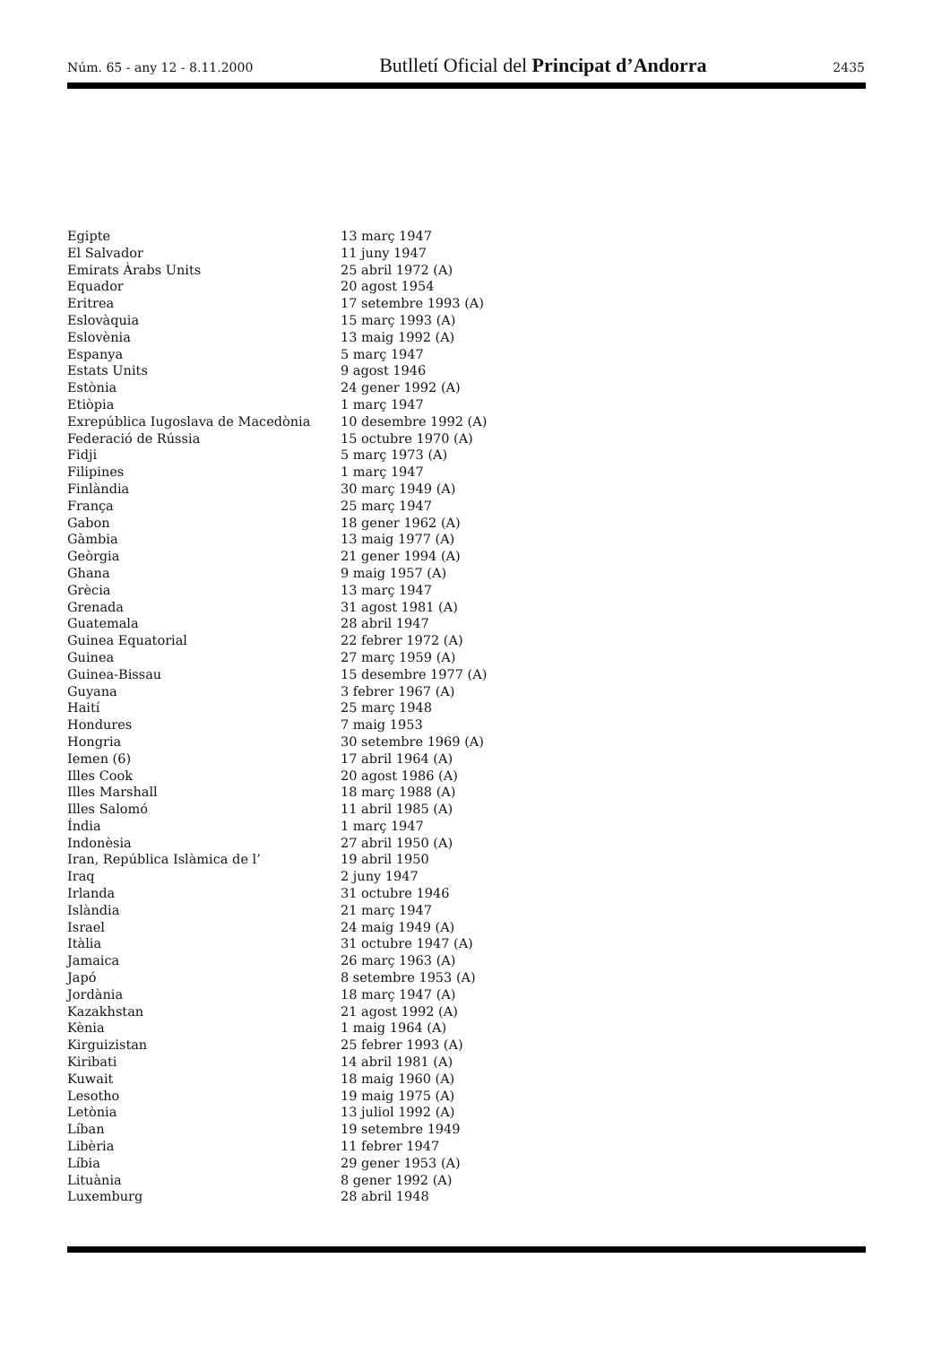Núm. 65 - any 12 - 8.11.2000 Butlletí Oficial del Principat d’Andorra 2435
| Egipte | 13 març 1947 |
| El Salvador | 11 juny 1947 |
| Emirats Àrabs Units | 25 abril 1972 (A) |
| Equador | 20 agost 1954 |
| Eritrea | 17 setembre 1993 (A) |
| Eslovàquia | 15 març 1993 (A) |
| Eslovènia | 13 maig 1992 (A) |
| Espanya | 5 març 1947 |
| Estats Units | 9 agost 1946 |
| Estònia | 24 gener 1992 (A) |
| Etiòpia | 1 març 1947 |
| Exrepública Iugoslava de Macedònia | 10 desembre 1992 (A) |
| Federació de Rússia | 15 octubre 1970 (A) |
| Fidji | 5 març 1973 (A) |
| Filipines | 1 març 1947 |
| Finlàndia | 30 març 1949 (A) |
| França | 25 març 1947 |
| Gabon | 18 gener 1962 (A) |
| Gàmbia | 13 maig 1977 (A) |
| Geòrgia | 21 gener 1994 (A) |
| Ghana | 9 maig 1957 (A) |
| Grècia | 13 març 1947 |
| Grenada | 31 agost 1981 (A) |
| Guatemala | 28 abril 1947 |
| Guinea Equatorial | 22 febrer 1972 (A) |
| Guinea | 27 març 1959 (A) |
| Guinea-Bissau | 15 desembre 1977 (A) |
| Guyana | 3 febrer 1967 (A) |
| Haití | 25 març 1948 |
| Hondures | 7 maig 1953 |
| Hongria | 30 setembre 1969 (A) |
| Iemen (6) | 17 abril 1964 (A) |
| Illes Cook | 20 agost 1986 (A) |
| Illes Marshall | 18 març 1988 (A) |
| Illes Salomó | 11 abril 1985 (A) |
| Índia | 1 març 1947 |
| Indonèsia | 27 abril 1950 (A) |
| Iran, República Islàmica de l’ | 19 abril 1950 |
| Iraq | 2 juny 1947 |
| Irlanda | 31 octubre 1946 |
| Islàndia | 21 març 1947 |
| Israel | 24 maig 1949 (A) |
| Itàlia | 31 octubre 1947 (A) |
| Jamaica | 26 març 1963 (A) |
| Japó | 8 setembre 1953 (A) |
| Jordània | 18 març 1947 (A) |
| Kazakhstan | 21 agost 1992 (A) |
| Kènia | 1 maig 1964 (A) |
| Kirguizistan | 25 febrer 1993 (A) |
| Kiribati | 14 abril 1981 (A) |
| Kuwait | 18 maig 1960 (A) |
| Lesotho | 19 maig 1975 (A) |
| Letònia | 13 juliol 1992 (A) |
| Líban | 19 setembre 1949 |
| Libèria | 11 febrer 1947 |
| Líbia | 29 gener 1953 (A) |
| Lituània | 8 gener 1992 (A) |
| Luxemburg | 28 abril 1948 |